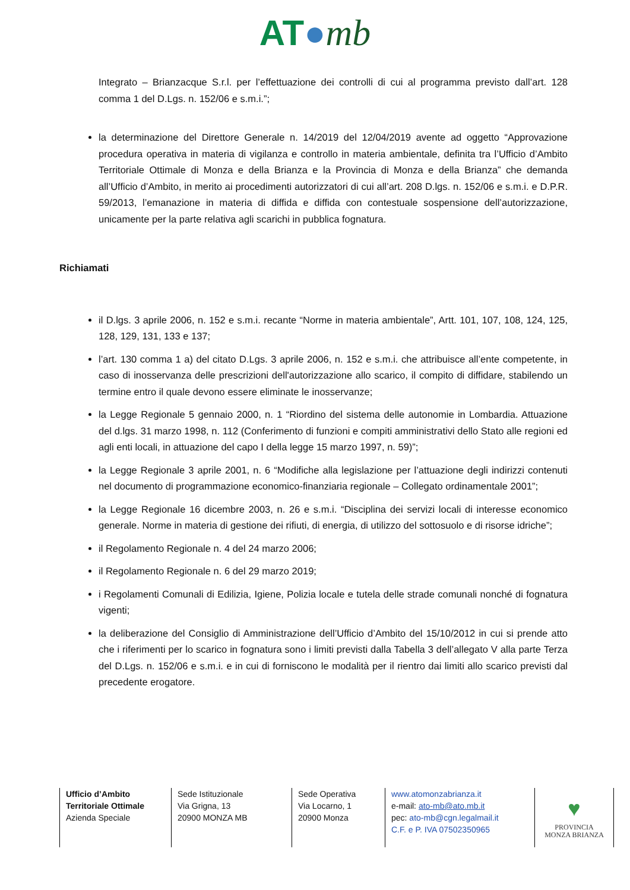AT●mb
Integrato – Brianzacque S.r.l. per l’effettuazione dei controlli di cui al programma previsto dall’art. 128 comma 1 del D.Lgs. n. 152/06 e s.m.i.”;
la determinazione del Direttore Generale n. 14/2019 del 12/04/2019 avente ad oggetto “Approvazione procedura operativa in materia di vigilanza e controllo in materia ambientale, definita tra l’Ufficio d’Ambito Territoriale Ottimale di Monza e della Brianza e la Provincia di Monza e della Brianza” che demanda all’Ufficio d’Ambito, in merito ai procedimenti autorizzatori di cui all’art. 208 D.lgs. n. 152/06 e s.m.i. e D.P.R. 59/2013, l’emanazione in materia di diffida e diffida con contestuale sospensione dell’autorizzazione, unicamente per la parte relativa agli scarichi in pubblica fognatura.
Richiamati
il D.lgs. 3 aprile 2006, n. 152 e s.m.i. recante “Norme in materia ambientale”, Artt. 101, 107, 108, 124, 125, 128, 129, 131, 133 e 137;
l’art. 130 comma 1 a) del citato D.Lgs. 3 aprile 2006, n. 152 e s.m.i. che attribuisce all’ente competente, in caso di inosservanza delle prescrizioni dell'autorizzazione allo scarico, il compito di diffidare, stabilendo un termine entro il quale devono essere eliminate le inosservanze;
la Legge Regionale 5 gennaio 2000, n. 1 “Riordino del sistema delle autonomie in Lombardia. Attuazione del d.lgs. 31 marzo 1998, n. 112 (Conferimento di funzioni e compiti amministrativi dello Stato alle regioni ed agli enti locali, in attuazione del capo I della legge 15 marzo 1997, n. 59)”;
la Legge Regionale 3 aprile 2001, n. 6 “Modifiche alla legislazione per l’attuazione degli indirizzi contenuti nel documento di programmazione economico-finanziaria regionale – Collegato ordinamentale 2001”;
la Legge Regionale 16 dicembre 2003, n. 26 e s.m.i. “Disciplina dei servizi locali di interesse economico generale. Norme in materia di gestione dei rifiuti, di energia, di utilizzo del sottosuolo e di risorse idriche”;
il Regolamento Regionale n. 4 del 24 marzo 2006;
il Regolamento Regionale n. 6 del 29 marzo 2019;
i Regolamenti Comunali di Edilizia, Igiene, Polizia locale e tutela delle strade comunali nonché di fognatura vigenti;
la deliberazione del Consiglio di Amministrazione dell’Ufficio d’Ambito del 15/10/2012 in cui si prende atto che i riferimenti per lo scarico in fognatura sono i limiti previsti dalla Tabella 3 dell’allegato V alla parte Terza del D.Lgs. n. 152/06 e s.m.i. e in cui di forniscono le modalità per il rientro dai limiti allo scarico previsti dal precedente erogatore.
Ufficio d’Ambito
Territoriale Ottimale
Azienda Speciale
Sede Istituzionale
Via Grigna, 13
20900 MONZA MB
Sede Operativa
Via Locarno, 1
20900 Monza
www.atomonzabrianza.it
e-mail: ato-mb@ato.mb.it
pec: ato-mb@cgn.legalmail.it
C.F. e P. IVA 07502350965
♥
PROVINCIA
MONZA BRIANZA